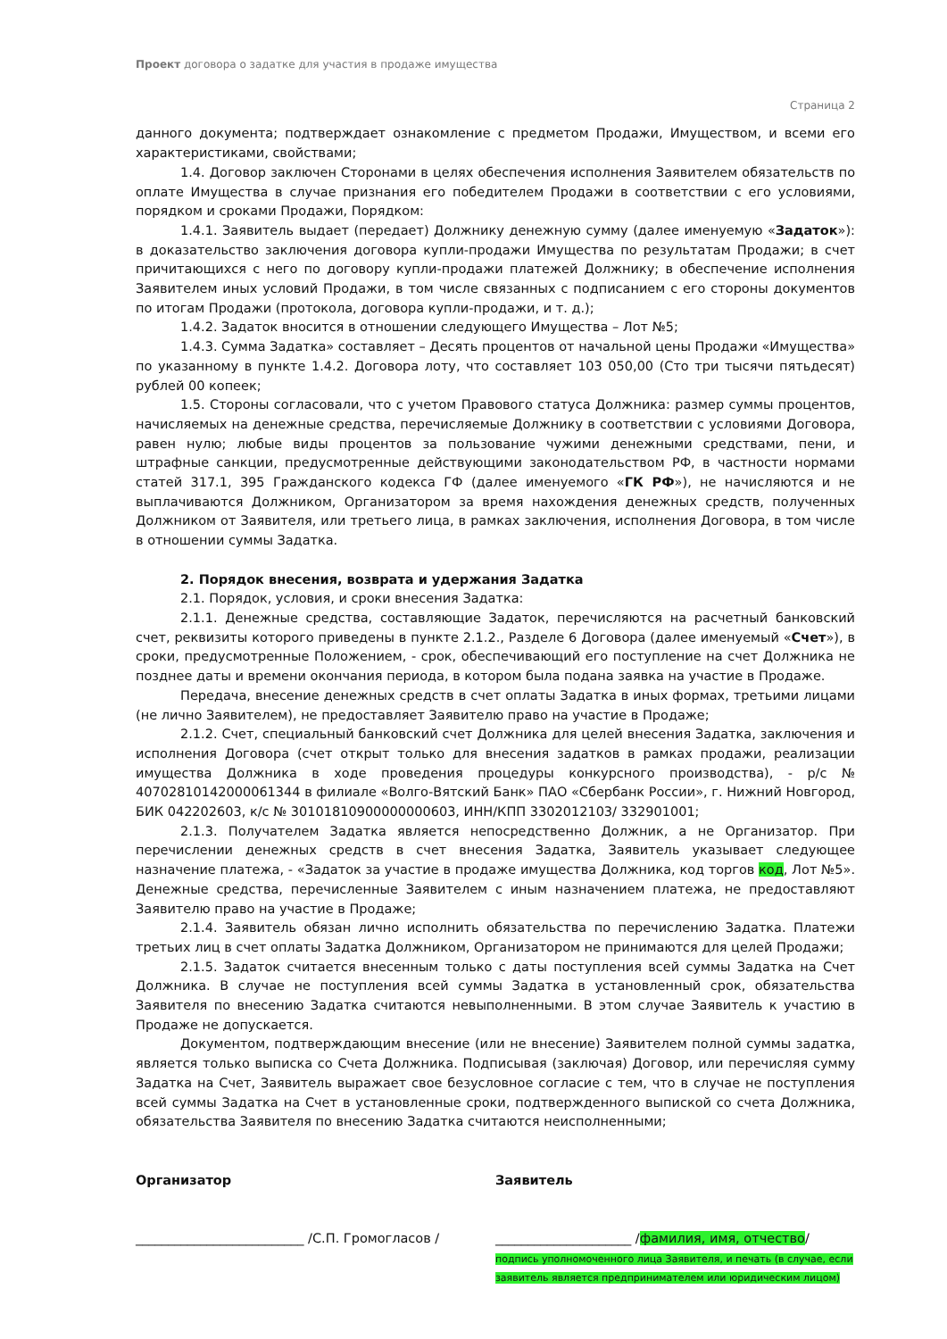Проект договора о задатке для участия в продаже имущества
Страница 2
данного документа; подтверждает ознакомление с предметом Продажи, Имуществом, и всеми его характеристиками, свойствами;
1.4. Договор заключен Сторонами в целях обеспечения исполнения Заявителем обязательств по оплате Имущества в случае признания его победителем Продажи в соответствии с его условиями, порядком и сроками Продажи, Порядком:
1.4.1. Заявитель выдает (передает) Должнику денежную сумму (далее именуемую «Задаток»): в доказательство заключения договора купли-продажи Имущества по результатам Продажи; в счет причитающихся с него по договору купли-продажи платежей Должнику; в обеспечение исполнения Заявителем иных условий Продажи, в том числе связанных с подписанием с его стороны документов по итогам Продажи (протокола, договора купли-продажи, и т. д.);
1.4.2. Задаток вносится в отношении следующего Имущества – Лот №5;
1.4.3. Сумма Задатка» составляет – Десять процентов от начальной цены Продажи «Имущества» по указанному в пункте 1.4.2. Договора лоту, что составляет 103 050,00 (Сто три тысячи пятьдесят) рублей 00 копеек;
1.5. Стороны согласовали, что с учетом Правового статуса Должника: размер суммы процентов, начисляемых на денежные средства, перечисляемые Должнику в соответствии с условиями Договора, равен нулю; любые виды процентов за пользование чужими денежными средствами, пени, и штрафные санкции, предусмотренные действующими законодательством РФ, в частности нормами статей 317.1, 395 Гражданского кодекса ГФ (далее именуемого «ГК РФ»), не начисляются и не выплачиваются Должником, Организатором за время нахождения денежных средств, полученных Должником от Заявителя, или третьего лица, в рамках заключения, исполнения Договора, в том числе в отношении суммы Задатка.
2. Порядок внесения, возврата и удержания Задатка
2.1. Порядок, условия, и сроки внесения Задатка:
2.1.1. Денежные средства, составляющие Задаток, перечисляются на расчетный банковский счет, реквизиты которого приведены в пункте 2.1.2., Разделе 6 Договора (далее именуемый «Счет»), в сроки, предусмотренные Положением, - срок, обеспечивающий его поступление на счет Должника не позднее даты и времени окончания периода, в котором была подана заявка на участие в Продаже.
Передача, внесение денежных средств в счет оплаты Задатка в иных формах, третьими лицами (не лично Заявителем), не предоставляет Заявителю право на участие в Продаже;
2.1.2. Счет, специальный банковский счет Должника для целей внесения Задатка, заключения и исполнения Договора (счет открыт только для внесения задатков в рамках продажи, реализации имущества Должника в ходе проведения процедуры конкурсного производства), - р/с № 40702810142000061344 в филиале «Волго-Вятский Банк» ПАО «Сбербанк России», г. Нижний Новгород, БИК 042202603, к/с № 30101810900000000603, ИНН/КПП 3302012103/ 332901001;
2.1.3. Получателем Задатка является непосредственно Должник, а не Организатор. При перечислении денежных средств в счет внесения Задатка, Заявитель указывает следующее назначение платежа, - «Задаток за участие в продаже имущества Должника, код торгов код, Лот №5». Денежные средства, перечисленные Заявителем с иным назначением платежа, не предоставляют Заявителю право на участие в Продаже;
2.1.4. Заявитель обязан лично исполнить обязательства по перечислению Задатка. Платежи третьих лиц в счет оплаты Задатка Должником, Организатором не принимаются для целей Продажи;
2.1.5. Задаток считается внесенным только с даты поступления всей суммы Задатка на Счет Должника. В случае не поступления всей суммы Задатка в установленный срок, обязательства Заявителя по внесению Задатка считаются невыполненными. В этом случае Заявитель к участию в Продаже не допускается.
Документом, подтверждающим внесение (или не внесение) Заявителем полной суммы задатка, является только выписка со Счета Должника. Подписывая (заключая) Договор, или перечисляя сумму Задатка на Счет, Заявитель выражает свое безусловное согласие с тем, что в случае не поступления всей суммы Задатка на Счет в установленные сроки, подтвержденного выпиской со счета Должника, обязательства Заявителя по внесению Задатка считаются неисполненными;
Организатор
__________________________ /С.П. Громогласов /
Заявитель
_____________________ /фамилия, имя, отчество/
подпись уполномоченного лица Заявителя, и печать (в случае, если заявитель является предпринимателем или юридическим лицом)